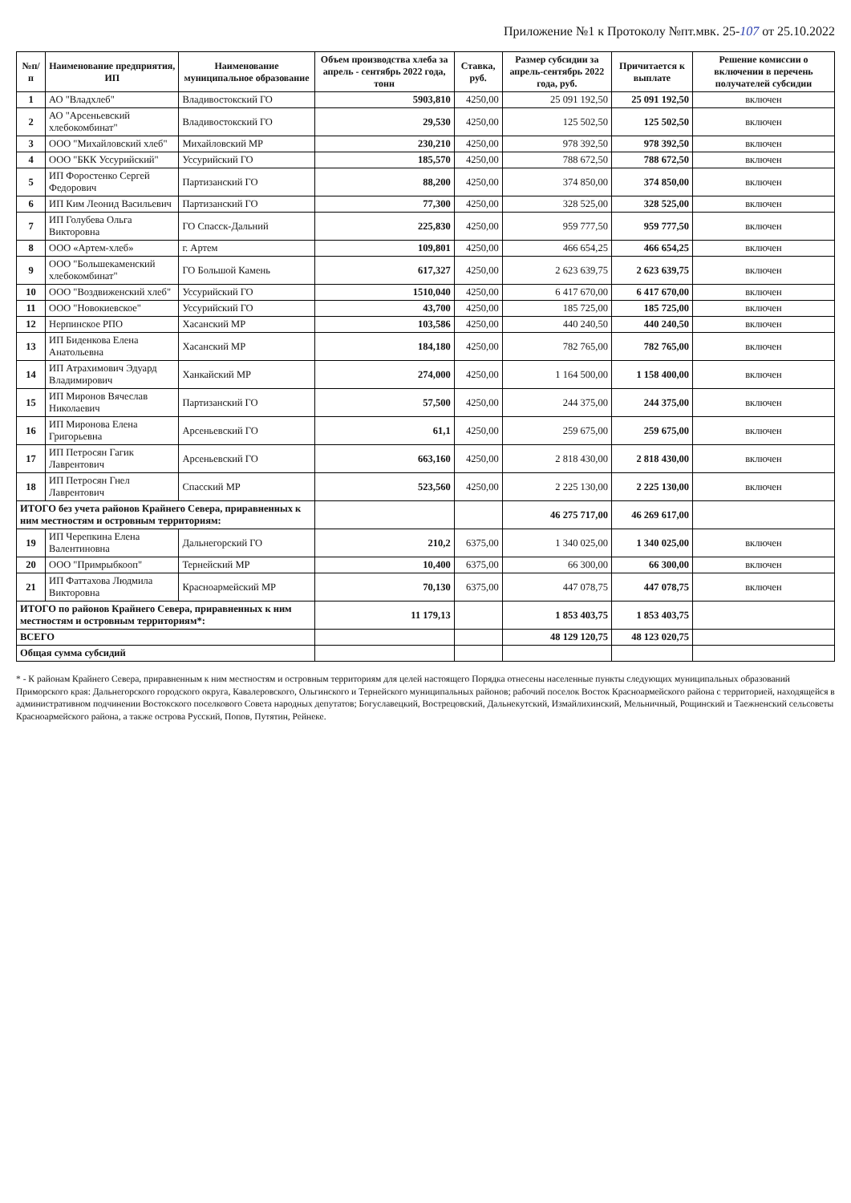Приложение №1 к Протоколу №пт.мвк. 25-107 от 25.10.2022
| №п/п | Наименование предприятия, ИП | Наименование муниципальное образование | Объем производства хлеба за апрель - сентябрь 2022 года, тонн | Ставка, руб. | Размер субсидии за апрель-сентябрь 2022 года, руб. | Причитается к выплате | Решение комиссии о включении в перечень получателей субсидии |
| --- | --- | --- | --- | --- | --- | --- | --- |
| 1 | АО "Владхлеб" | Владивостокский ГО | 5903,810 | 4250,00 | 25 091 192,50 | 25 091 192,50 | включен |
| 2 | АО "Арсеньевский хлебокомбинат" | Владивостокский ГО | 29,530 | 4250,00 | 125 502,50 | 125 502,50 | включен |
| 3 | ООО "Михайловский хлеб" | Михайловский МР | 230,210 | 4250,00 | 978 392,50 | 978 392,50 | включен |
| 4 | ООО "БКК Уссурийский" | Уссурийский ГО | 185,570 | 4250,00 | 788 672,50 | 788 672,50 | включен |
| 5 | ИП Форостенко Сергей Федорович | Партизанский ГО | 88,200 | 4250,00 | 374 850,00 | 374 850,00 | включен |
| 6 | ИП Ким Леонид Васильевич | Партизанский ГО | 77,300 | 4250,00 | 328 525,00 | 328 525,00 | включен |
| 7 | ИП Голубева Ольга Викторовна | ГО Спасск-Дальний | 225,830 | 4250,00 | 959 777,50 | 959 777,50 | включен |
| 8 | ООО «Артем-хлеб» | г. Артем | 109,801 | 4250,00 | 466 654,25 | 466 654,25 | включен |
| 9 | ООО "Большекаменский хлебокомбинат" | ГО Большой Камень | 617,327 | 4250,00 | 2 623 639,75 | 2 623 639,75 | включен |
| 10 | ООО "Воздвиженский хлеб" | Уссурийский ГО | 1510,040 | 4250,00 | 6 417 670,00 | 6 417 670,00 | включен |
| 11 | ООО "Новокиевское" | Уссурийский ГО | 43,700 | 4250,00 | 185 725,00 | 185 725,00 | включен |
| 12 | Нерпинское РПО | Хасанский МР | 103,586 | 4250,00 | 440 240,50 | 440 240,50 | включен |
| 13 | ИП Биденкова Елена Анатольевна | Хасанский МР | 184,180 | 4250,00 | 782 765,00 | 782 765,00 | включен |
| 14 | ИП Атрахимович Эдуард Владимирович | Ханкайский МР | 274,000 | 4250,00 | 1 164 500,00 | 1 158 400,00 | включен |
| 15 | ИП Миронов Вячеслав Николаевич | Партизанский ГО | 57,500 | 4250,00 | 244 375,00 | 244 375,00 | включен |
| 16 | ИП Миронова Елена Григорьевна | Арсеньевский ГО | 61,1 | 4250,00 | 259 675,00 | 259 675,00 | включен |
| 17 | ИП Петросян Гагик Лаврентович | Арсеньевский ГО | 663,160 | 4250,00 | 2 818 430,00 | 2 818 430,00 | включен |
| 18 | ИП Петросян Гнел Лаврентович | Спасский МР | 523,560 | 4250,00 | 2 225 130,00 | 2 225 130,00 | включен |
| ИТОГО без учета районов Крайнего Севера, приравненных к ним местностям и островным территориям: | | | | | 46 275 717,00 | 46 269 617,00 | |
| 19 | ИП Черепкина Елена Валентиновна | Дальнегорский ГО | 210,2 | 6375,00 | 1 340 025,00 | 1 340 025,00 | включен |
| 20 | ООО "Примрыбкооп" | Тернейский МР | 10,400 | 6375,00 | 66 300,00 | 66 300,00 | включен |
| 21 | ИП Фаттахова Людмила Викторовна | Красноармейский МР | 70,130 | 6375,00 | 447 078,75 | 447 078,75 | включен |
| ИТОГО по районов Крайнего Севера, приравненных к ним местностям и островным территориям*: | | | 11 179,13 | | 1 853 403,75 | 1 853 403,75 | |
| ВСЕГО | | | | | 48 129 120,75 | 48 123 020,75 | |
| Общая сумма субсидий | | | | | | | |
* - К районам Крайнего Севера, приравненным к ним местностям и островным территориям для целей настоящего Порядка отнесены населенные пункты следующих муниципальных образований Приморского края: Дальнегорского городского округа, Кавалеровского, Ольгинского и Тернейского муниципальных районов; рабочий поселок Восток Красноармейского района с территорией, находящейся в административном подчинении Востокского поселкового Совета народных депутатов; Богуславецкий, Вострецовский, Дальнекутский, Измайлихинский, Мельничный, Рощинский и Таежненский сельсоветы Красноармейского района, а также острова Русский, Попов, Путятин, Рейнеке.